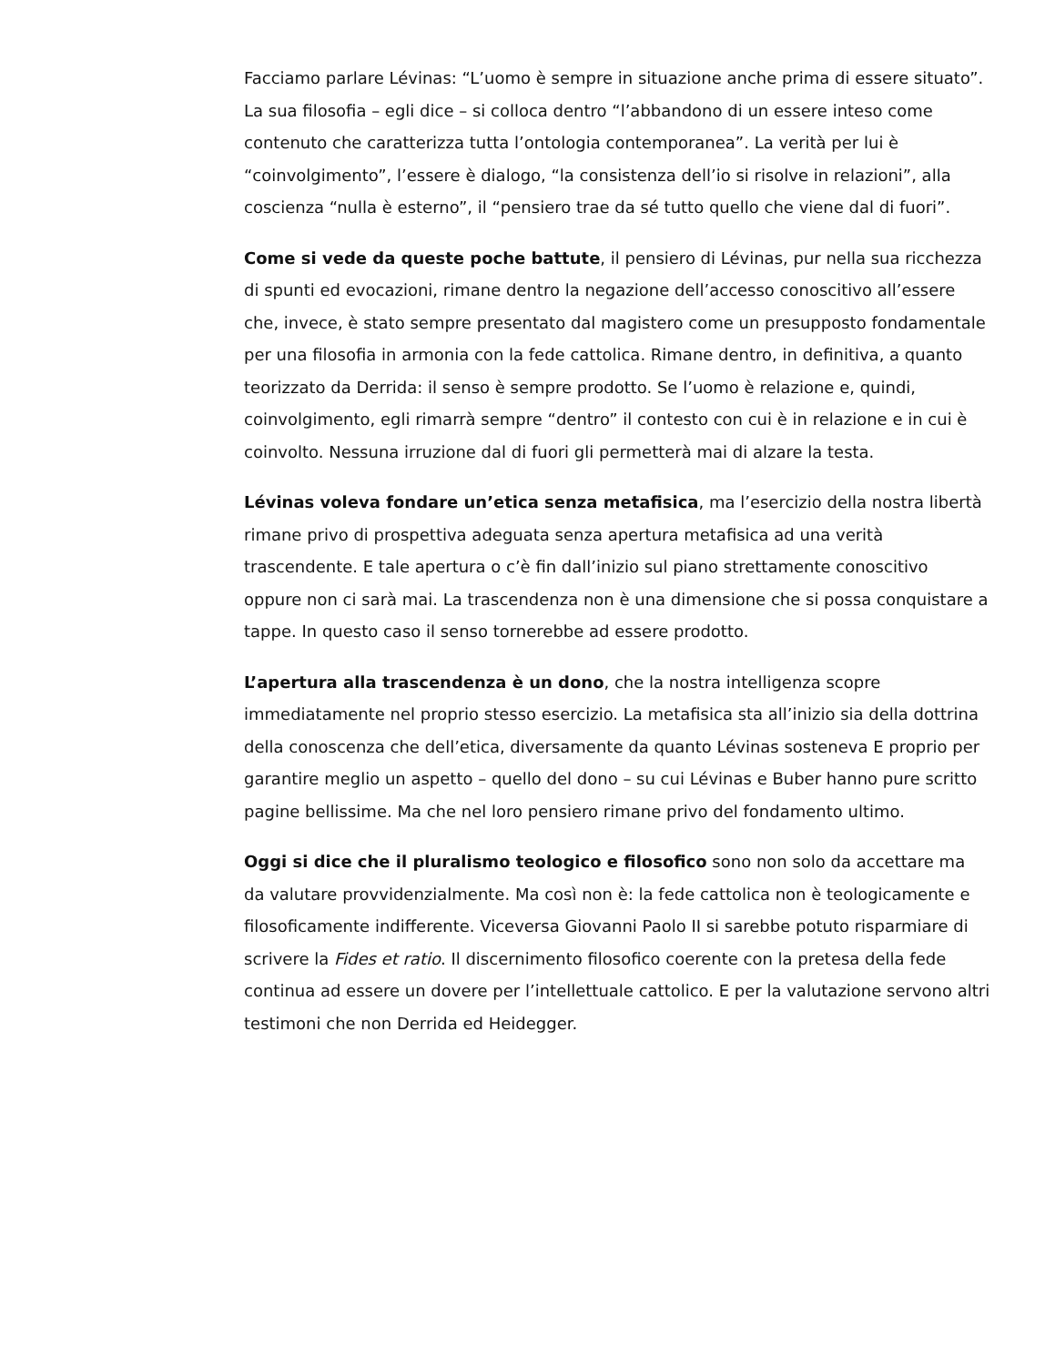Facciamo parlare Lévinas: “L’uomo è sempre in situazione anche prima di essere situato”. La sua filosofia – egli dice – si colloca dentro “l’abbandono di un essere inteso come contenuto che caratterizza tutta l’ontologia contemporanea”. La verità per lui è “coinvolgimento”, l’essere è dialogo, “la consistenza dell’io si risolve in relazioni”, alla coscienza “nulla è esterno”, il “pensiero trae da sé tutto quello che viene dal di fuori”.
Come si vede da queste poche battute, il pensiero di Lévinas, pur nella sua ricchezza di spunti ed evocazioni, rimane dentro la negazione dell’accesso conoscitivo all’essere che, invece, è stato sempre presentato dal magistero come un presupposto fondamentale per una filosofia in armonia con la fede cattolica. Rimane dentro, in definitiva, a quanto teorizzato da Derrida: il senso è sempre prodotto. Se l’uomo è relazione e, quindi, coinvolgimento, egli rimarrà sempre “dentro” il contesto con cui è in relazione e in cui è coinvolto. Nessuna irruzione dal di fuori gli permetterà mai di alzare la testa.
Lévinas voleva fondare un’etica senza metafisica, ma l’esercizio della nostra libertà rimane privo di prospettiva adeguata senza apertura metafisica ad una verità trascendente. E tale apertura o c’è fin dall’inizio sul piano strettamente conoscitivo oppure non ci sarà mai. La trascendenza non è una dimensione che si possa conquistare a tappe. In questo caso il senso tornerebbe ad essere prodotto.
L’apertura alla trascendenza è un dono, che la nostra intelligenza scopre immediatamente nel proprio stesso esercizio. La metafisica sta all’inizio sia della dottrina della conoscenza che dell’etica, diversamente da quanto Lévinas sosteneva E proprio per garantire meglio un aspetto – quello del dono – su cui Lévinas e Buber hanno pure scritto pagine bellissime. Ma che nel loro pensiero rimane privo del fondamento ultimo.
Oggi si dice che il pluralismo teologico e filosofico sono non solo da accettare ma da valutare provvidenzialmente. Ma così non è: la fede cattolica non è teologicamente e filosoficamente indifferente. Viceversa Giovanni Paolo II si sarebbe potuto risparmiare di scrivere la Fides et ratio. Il discernimento filosofico coerente con la pretesa della fede continua ad essere un dovere per l’intellettuale cattolico. E per la valutazione servono altri testimoni che non Derrida ed Heidegger.